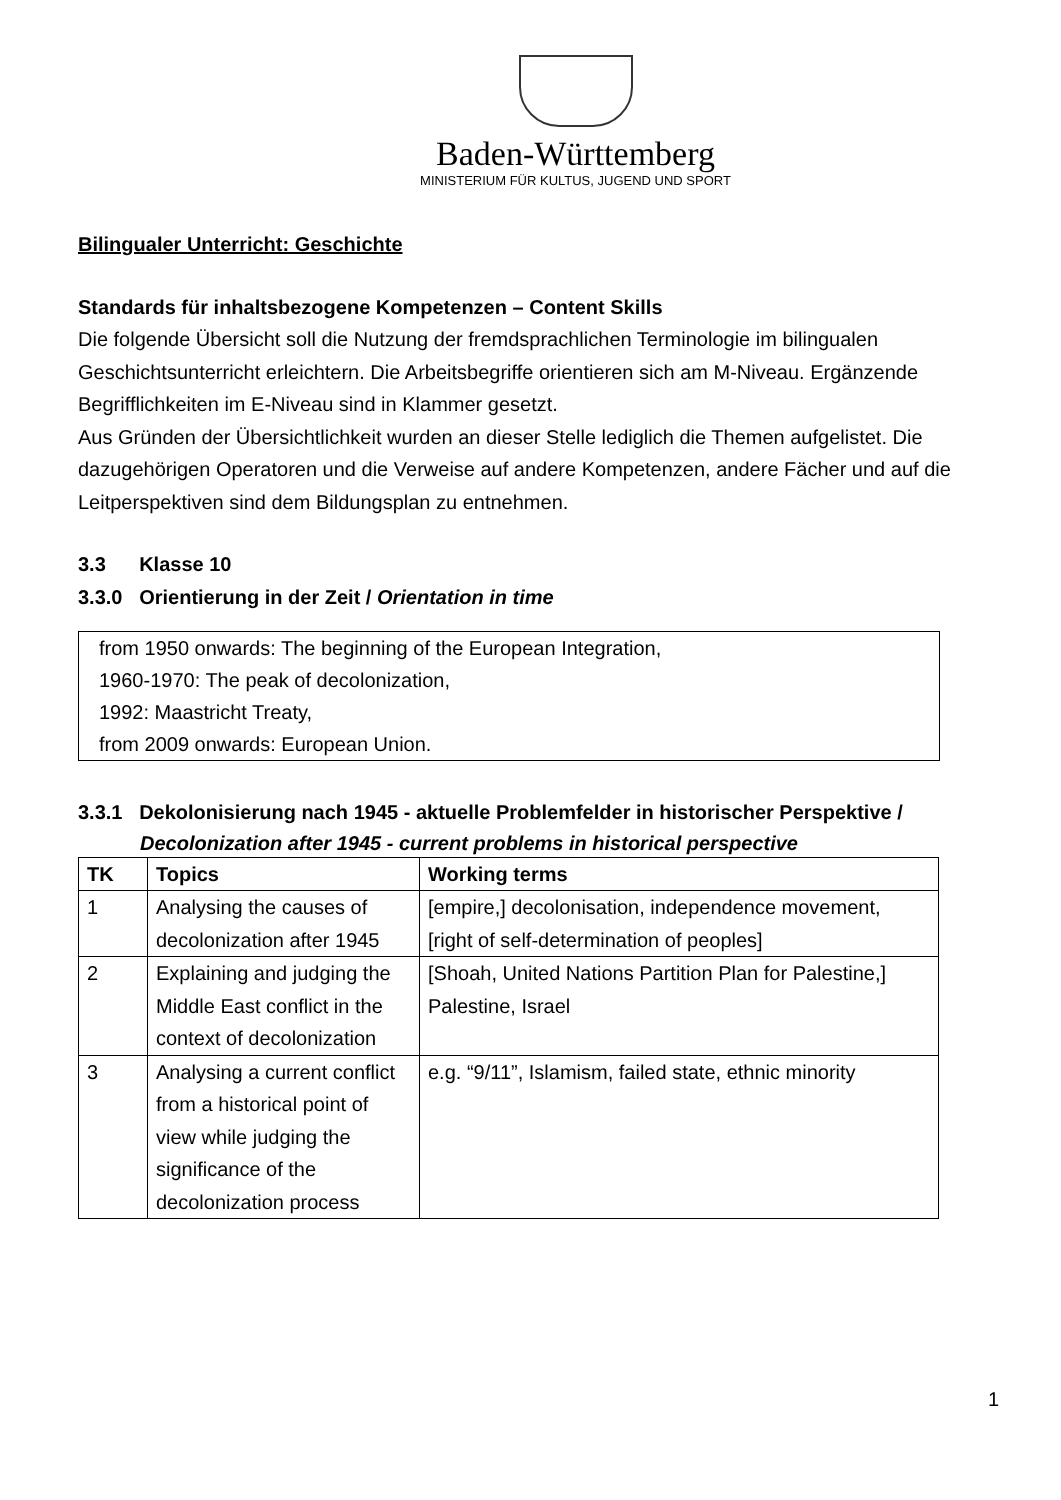Baden-Württemberg
MINISTERIUM FÜR KULTUS, JUGEND UND SPORT
Bilingualer Unterricht: Geschichte
Standards für inhaltsbezogene Kompetenzen – Content Skills
Die folgende Übersicht soll die Nutzung der fremdsprachlichen Terminologie im bilingualen Geschichtsunterricht erleichtern. Die Arbeitsbegriffe orientieren sich am M-Niveau. Ergänzende Begrifflichkeiten im E-Niveau sind in Klammer gesetzt.
Aus Gründen der Übersichtlichkeit wurden an dieser Stelle lediglich die Themen aufgelistet. Die dazugehörigen Operatoren und die Verweise auf andere Kompetenzen, andere Fächer und auf die Leitperspektiven sind dem Bildungsplan zu entnehmen.
3.3 Klasse 10
3.3.0 Orientierung in der Zeit / Orientation in time
from 1950 onwards: The beginning of the European Integration,
1960-1970: The peak of decolonization,
1992: Maastricht Treaty,
from 2009 onwards: European Union.
3.3.1 Dekolonisierung nach 1945 - aktuelle Problemfelder in historischer Perspektive /
Decolonization after 1945 - current problems in historical perspective
| TK | Topics | Working terms |
| --- | --- | --- |
| 1 | Analysing the causes of decolonization after 1945 | [empire,] decolonisation, independence movement, [right of self-determination of peoples] |
| 2 | Explaining and judging the Middle East conflict in the context of decolonization | [Shoah, United Nations Partition Plan for Palestine,] Palestine, Israel |
| 3 | Analysing a current conflict from a historical point of view while judging the significance of the decolonization process | e.g. “9/11”, Islamism, failed state, ethnic minority |
1